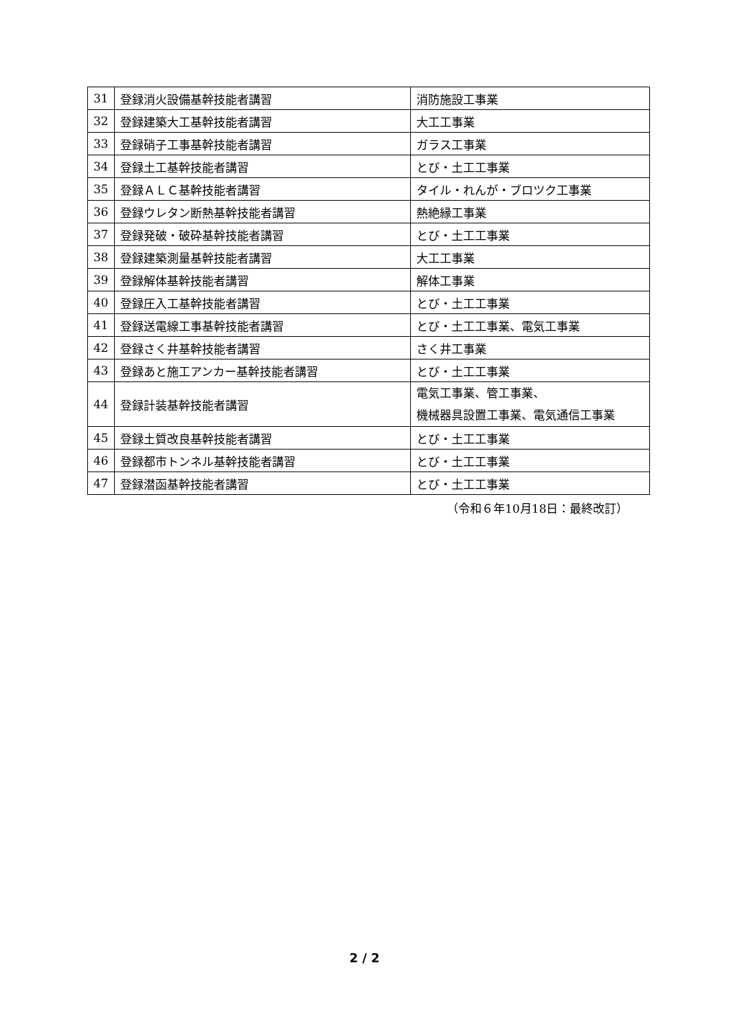| 31 | 登録消火設備基幹技能者講習 | 消防施設工事業 |
| 32 | 登録建築大工基幹技能者講習 | 大工工事業 |
| 33 | 登録硝子工事基幹技能者講習 | ガラス工事業 |
| 34 | 登録土工基幹技能者講習 | とび・土工工事業 |
| 35 | 登録ＡＬＣ基幹技能者講習 | タイル・れんが・ブロツク工事業 |
| 36 | 登録ウレタン断熱基幹技能者講習 | 熱絶縁工事業 |
| 37 | 登録発破・破砕基幹技能者講習 | とび・土工工事業 |
| 38 | 登録建築測量基幹技能者講習 | 大工工事業 |
| 39 | 登録解体基幹技能者講習 | 解体工事業 |
| 40 | 登録圧入工基幹技能者講習 | とび・土工工事業 |
| 41 | 登録送電線工事基幹技能者講習 | とび・土工工事業、電気工事業 |
| 42 | 登録さく井基幹技能者講習 | さく井工事業 |
| 43 | 登録あと施工アンカー基幹技能者講習 | とび・土工工事業 |
| 44 | 登録計装基幹技能者講習 | 電気工事業、管工事業、 機械器具設置工事業、電気通信工事業 |
| 45 | 登録土質改良基幹技能者講習 | とび・土工工事業 |
| 46 | 登録都市トンネル基幹技能者講習 | とび・土工工事業 |
| 47 | 登録潜函基幹技能者講習 | とび・土工工事業 |
（令和６年10月18日：最終改訂）
2 / 2